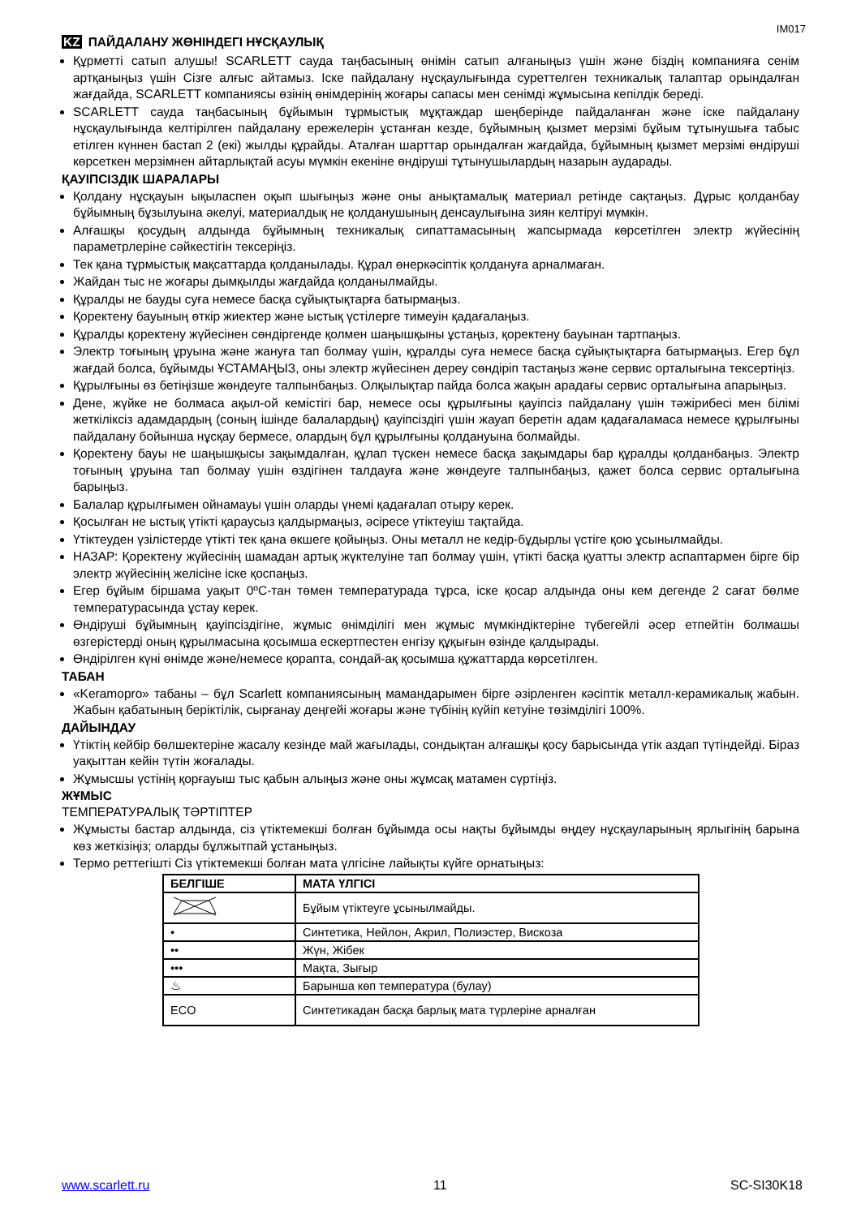IM017
KZ ПАЙДАЛАНУ ЖӨНІНДЕГІ НҰСҚАУЛЫҚ
Құрметті сатып алушы! SCARLETT сауда таңбасының өнімін сатып алғаныңыз үшін және біздің компанияға сенім артқаныңыз үшін Сізге алғыс айтамыз. Іске пайдалану нұсқаулығында суреттелген техникалық талаптар орындалған жағдайда, SCARLETT компаниясы өзінің өнімдерінің жоғары сапасы мен сенімді жұмысына кепілдік береді.
SCARLETT сауда таңбасының бұйымын тұрмыстық мұқтаждар шеңберінде пайдаланған және іске пайдалану нұсқаулығында келтірілген пайдалану ережелерін ұстанған кезде, бұйымның қызмет мерзімі бұйым тұтынушыға табыс етілген күннен бастап 2 (екі) жылды құрайды. Аталған шарттар орындалған жағдайда, бұйымның қызмет мерзімі өндіруші көрсеткен мерзімнен айтарлықтай асуы мүмкін екеніне өндіруші тұтынушылардың назарын аударады.
ҚАУІПСІЗДІК ШАРАЛАРЫ
Қолдану нұсқауын ықыласпен оқып шығыңыз және оны анықтамалық материал ретінде сақтаңыз. Дұрыс қолданбау бұйымның бұзылуына әкелуі, материалдық не қолданушының денсаулығына зиян келтіруі мүмкін.
Алғашқы қосудың алдында бұйымның техникалық сипаттамасының жапсырмада көрсетілген электр жүйесінің параметрлеріне сәйкестігін тексеріңіз.
Тек қана тұрмыстық мақсаттарда қолданылады. Құрал өнеркәсіптік қолдануға арналмаған.
Жайдан тыс не жоғары дымқылды жағдайда қолданылмайды.
Құралды не бауды суға немесе басқа сұйықтықтарға батырмаңыз.
Қоректену бауының өткір жиектер және ыстық үстілерге тимеуін қадағалаңыз.
Құралды қоректену жүйесінен сөндіргенде қолмен шаңышқыны ұстаңыз, қоректену бауынан тартпаңыз.
Электр тоғының ұруына және жануға тап болмау үшін, құралды суға немесе басқа сұйықтықтарға батырмаңыз. Егер бұл жағдай болса, бұйымды ҰСТАМАҢЫЗ, оны электр жүйесінен дереу сөндіріп тастаңыз және сервис орталығына тексертіңіз.
Құрылғыны өз бетіңізше жөндеуге талпынбаңыз. Олқылықтар пайда болса жақын арадағы сервис орталығына апарыңыз.
Дене, жүйке не болмаса ақыл-ой кемістігі бар, немесе осы құрылғыны қауіпсіз пайдалану үшін тәжірибесі мен білімі жеткіліксіз адамдардың (соның ішінде балалардың) қауіпсіздігі үшін жауап беретін адам қадағаламаса немесе құрылғыны пайдалану бойынша нұсқау бермесе, олардың бұл құрылғыны қолдануына болмайды.
Қоректену бауы не шаңышқысы зақымдалған, құлап түскен немесе басқа зақымдары бар құралды қолданбаңыз. Электр тоғының ұруына тап болмау үшін өздігінен талдауға және жөндеуге талпынбаңыз, қажет болса сервис орталығына барыңыз.
Балалар құрылғымен ойнамауы үшін оларды үнемі қадағалап отыру керек.
Қосылған не ыстық үтікті қараусыз қалдырмаңыз, әсіресе үтіктеуіш тақтайда.
Үтіктеуден үзілістерде үтікті тек қана өкшеге қойыңыз. Оны металл не кедір-бұдырлы үстіге қою ұсынылмайды.
НАЗАР: Қоректену жүйесінің шамадан артық жүктелуіне тап болмау үшін, үтікті басқа қуатты электр аспаптармен бірге бір электр жүйесінің желісіне іске қоспаңыз.
Егер бұйым біршама уақыт 0ºC-тан төмен температурада тұрса, іске қосар алдында оны кем дегенде 2 сағат бөлме температурасында ұстау керек.
Өндіруші бұйымның қауіпсіздігіне, жұмыс өнімділігі мен жұмыс мүмкіндіктеріне түбегейлі әсер етпейтін болмашы өзгерістерді оның құрылмасына қосымша ескертпестен енгізу құқығын өзінде қалдырады.
Өндірілген күні өнімде және/немесе қорапта, сондай-ақ қосымша құжаттарда көрсетілген.
ТАБАН
«Keramopro» табаны – бұл Scarlett компаниясының мамандарымен бірге әзірленген кәсіптік металл-керамикалық жабын. Жабын қабатының беріктілік, сырғанау деңгейі жоғары және түбінің күйіп кетуіне төзімділігі 100%.
ДАЙЫНДАУ
Үтіктің кейбір бөлшектеріне жасалу кезінде май жағылады, сондықтан алғашқы қосу барысында үтік аздап түтіндейді. Біраз уақыттан кейін түтін жоғалады.
Жұмысшы үстінің қорғауыш тыс қабын алыңыз және оны жұмсақ матамен сүртіңіз.
ЖҰМЫС
ТЕМПЕРАТУРАЛЫҚ ТӘРТІПТЕР
Жұмысты бастар алдында, сіз үтіктемекші болған бұйымда осы нақты бұйымды өңдеу нұсқауларының ярлыгінің барына көз жеткізіңіз; оларды бұлжытпай ұстаныңыз.
Термо реттегішті Сіз үтіктемекші болған мата үлгісіне лайықты күйге орнатыңыз:
| БЕЛГІШЕ | МАТА ҮЛГІСІ |
| --- | --- |
| | Бұйым үтіктеуге ұсынылмайды. |
| • | Синтетика, Нейлон, Акрил, Полиэстер, Вискоза |
| •• | Жүн, Жібек |
| ••• | Мақта, Зығыр |
| ♨ | Барынша көп температура (булау) |
| ECO | Синтетикадан басқа барлық мата түрлеріне арналған |
www.scarlett.ru 11 SC-SI30K18